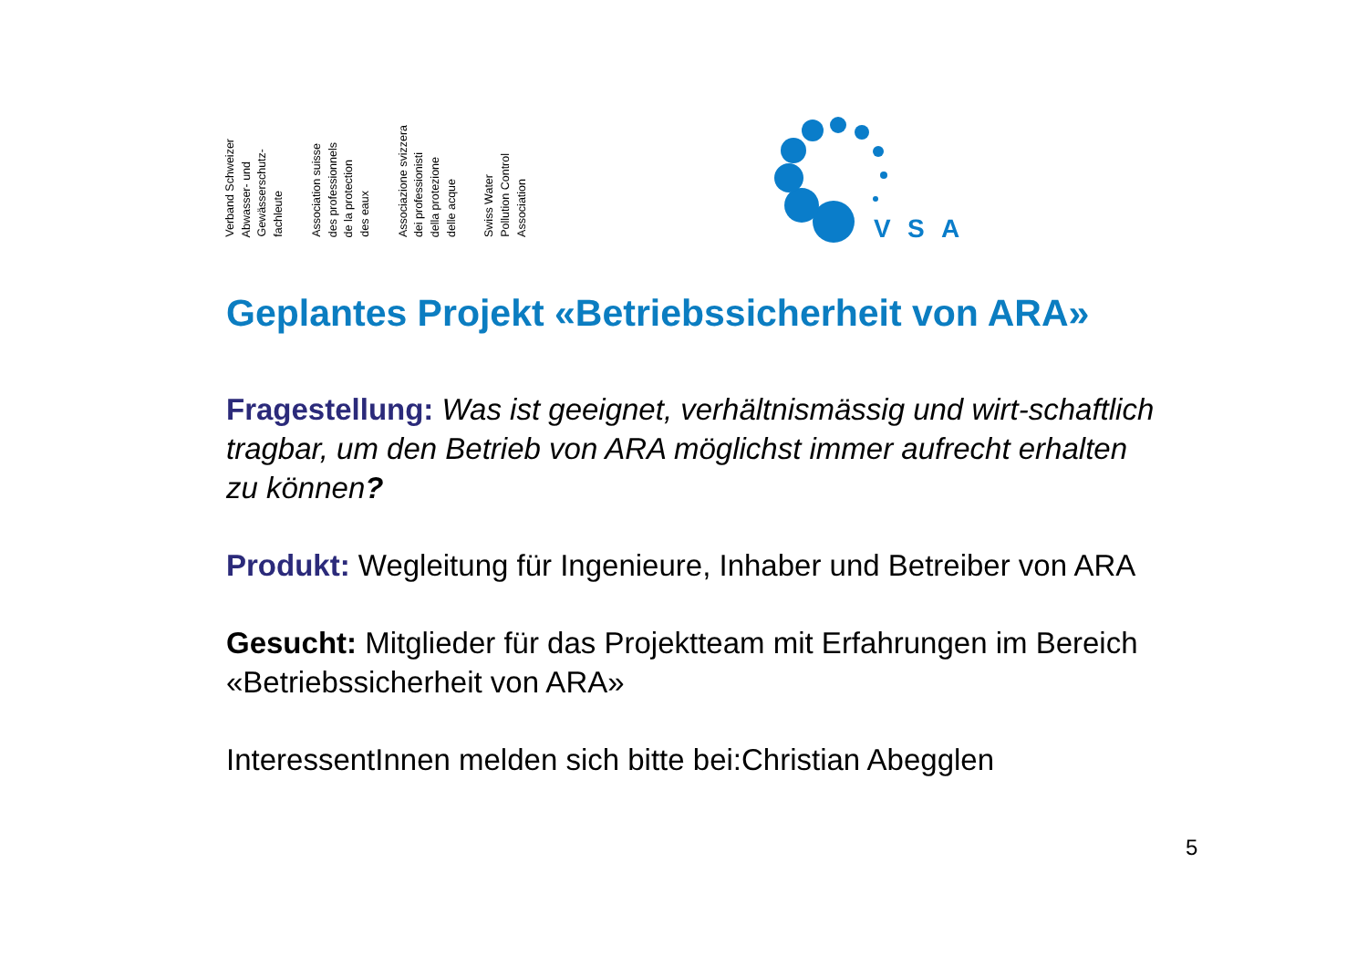Verband Schweizer
Abwasser- und
Gewässerschutz-
fachleute
Association suisse
des professionnels
de la protection
des eaux
Associazione svizzera
dei professionisti
della protezione
delle acque
Swiss Water
Pollution Control
Association
V
S
A
Geplantes Projekt «Betriebssicherheit von ARA»
Fragestellung: Was ist geeignet, verhältnismässig und wirt-schaftlich tragbar, um den Betrieb von ARA möglichst immer aufrecht erhalten zu können?
Produkt: Wegleitung für Ingenieure, Inhaber und Betreiber von ARA
Gesucht: Mitglieder für das Projektteam mit Erfahrungen im Bereich «Betriebssicherheit von ARA»
InteressentInnen melden sich bitte bei:Christian Abegglen
5